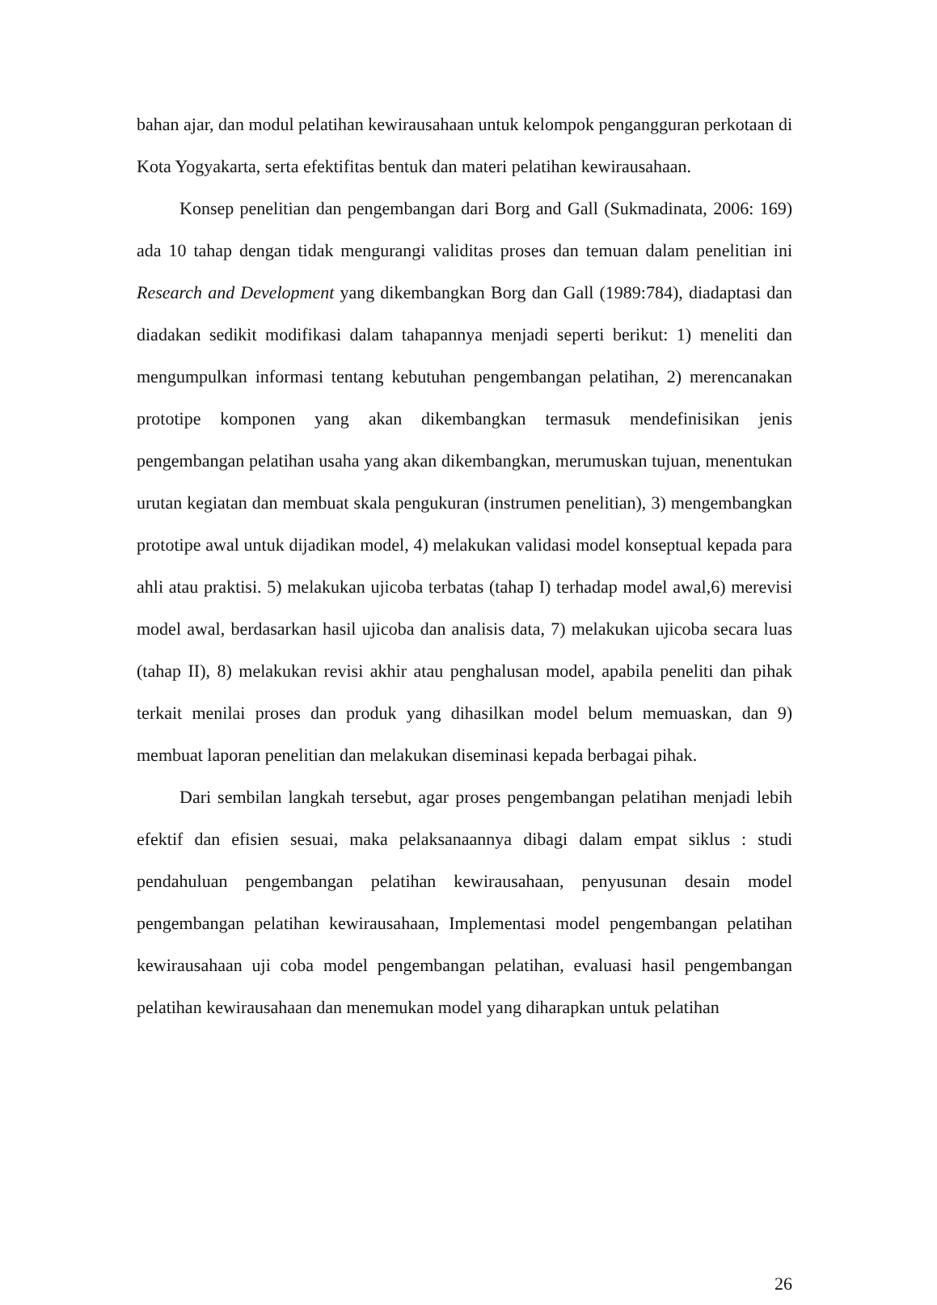bahan ajar, dan modul pelatihan kewirausahaan untuk kelompok pengangguran perkotaan di Kota Yogyakarta, serta efektifitas bentuk dan materi pelatihan kewirausahaan.
Konsep penelitian dan pengembangan dari Borg and Gall (Sukmadinata, 2006: 169) ada 10 tahap dengan tidak mengurangi validitas proses dan temuan dalam penelitian ini Research and Development yang dikembangkan Borg dan Gall (1989:784), diadaptasi dan diadakan sedikit modifikasi dalam tahapannya menjadi seperti berikut: 1) meneliti dan mengumpulkan informasi tentang kebutuhan pengembangan pelatihan, 2) merencanakan prototipe komponen yang akan dikembangkan termasuk mendefinisikan jenis pengembangan pelatihan usaha yang akan dikembangkan, merumuskan tujuan, menentukan urutan kegiatan dan membuat skala pengukuran (instrumen penelitian), 3) mengembangkan prototipe awal untuk dijadikan model, 4) melakukan validasi model konseptual kepada para ahli atau praktisi. 5) melakukan ujicoba terbatas (tahap I) terhadap model awal,6) merevisi model awal, berdasarkan hasil ujicoba dan analisis data, 7) melakukan ujicoba secara luas (tahap II), 8) melakukan revisi akhir atau penghalusan model, apabila peneliti dan pihak terkait menilai proses dan produk yang dihasilkan model belum memuaskan, dan 9) membuat laporan penelitian dan melakukan diseminasi kepada berbagai pihak.
Dari sembilan langkah tersebut, agar proses pengembangan pelatihan menjadi lebih efektif dan efisien sesuai, maka pelaksanaannya dibagi dalam empat siklus : studi pendahuluan pengembangan pelatihan kewirausahaan, penyusunan desain model pengembangan pelatihan kewirausahaan, Implementasi model pengembangan pelatihan kewirausahaan uji coba model pengembangan pelatihan, evaluasi hasil pengembangan pelatihan kewirausahaan dan menemukan model yang diharapkan untuk pelatihan
26